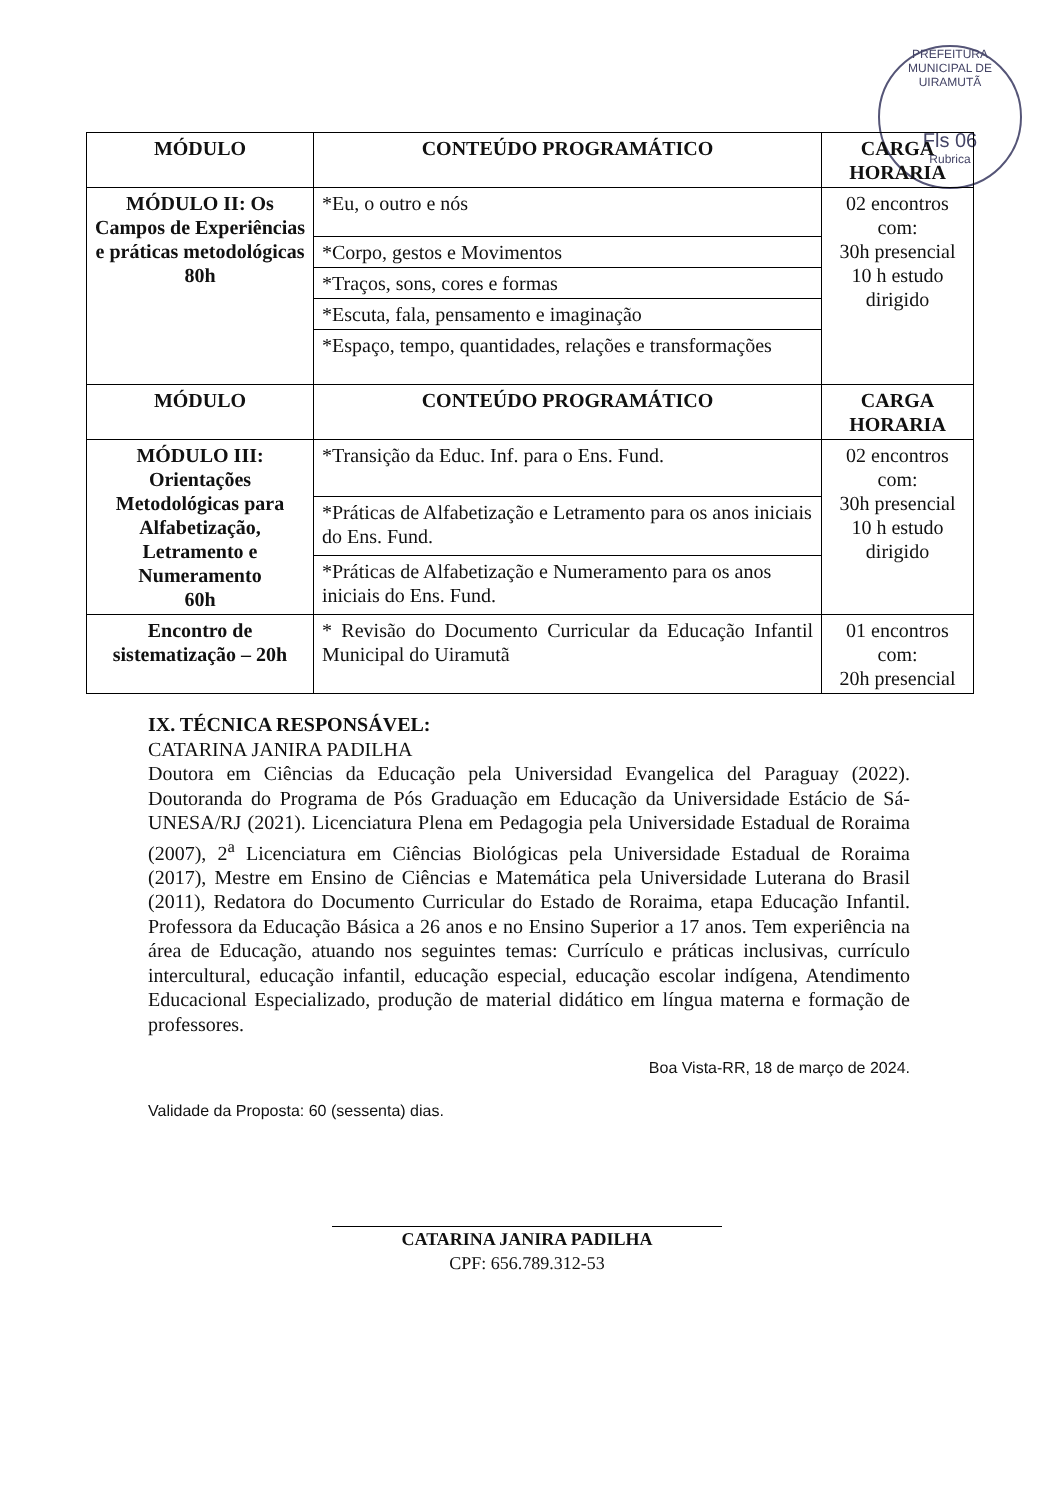PREFEITURA MUNICIPAL DE UIRAMUTÃ
Fls 06
Rubrica
| MÓDULO | CONTEÚDO PROGRAMÁTICO | CARGA HORARIA |
| --- | --- | --- |
| MÓDULO II: Os Campos de Experiências e práticas metodológicas 80h | *Eu, o outro e nós | 02 encontros com: 30h presencial 10 h estudo dirigido |
| | *Corpo, gestos e Movimentos | |
| | *Traços, sons, cores e formas | |
| | *Escuta, fala, pensamento e imaginação | |
| | *Espaço, tempo, quantidades, relações e transformações | |
| MÓDULO | CONTEÚDO PROGRAMÁTICO | CARGA HORARIA |
| MÓDULO III: Orientações Metodológicas para Alfabetização, Letramento e Numeramento 60h | *Transição da Educ. Inf. para o Ens. Fund. | 02 encontros com: 30h presencial 10 h estudo dirigido |
| | *Práticas de Alfabetização e Letramento para os anos iniciais do Ens. Fund. | |
| | *Práticas de Alfabetização e Numeramento para os anos iniciais do Ens. Fund. | |
| Encontro de sistematização – 20h | * Revisão do Documento Curricular da Educação Infantil Municipal do Uiramutã | 01 encontros com: 20h presencial |
IX. TÉCNICA RESPONSÁVEL:
CATARINA JANIRA PADILHA
Doutora em Ciências da Educação pela Universidad Evangelica del Paraguay (2022). Doutoranda do Programa de Pós Graduação em Educação da Universidade Estácio de Sá- UNESA/RJ (2021). Licenciatura Plena em Pedagogia pela Universidade Estadual de Roraima (2007), 2<sup>a</sup> Licenciatura em Ciências Biológicas pela Universidade Estadual de Roraima (2017), Mestre em Ensino de Ciências e Matemática pela Universidade Luterana do Brasil (2011), Redatora do Documento Curricular do Estado de Roraima, etapa Educação Infantil. Professora da Educação Básica a 26 anos e no Ensino Superior a 17 anos. Tem experiência na área de Educação, atuando nos seguintes temas: Currículo e práticas inclusivas, currículo intercultural, educação infantil, educação especial, educação escolar indígena, Atendimento Educacional Especializado, produção de material didático em língua materna e formação de professores.
Boa Vista-RR, 18 de março de 2024.
Validade da Proposta: 60 (sessenta) dias.
CATARINA JANIRA PADILHA
CPF: 656.789.312-53